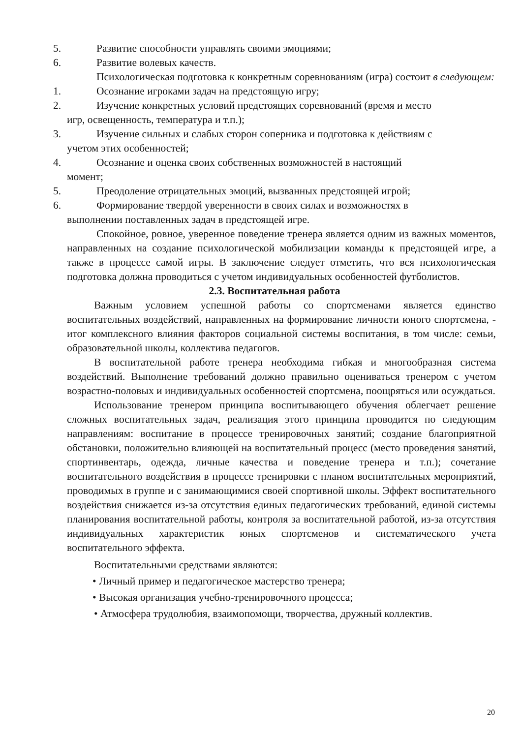5. Развитие способности управлять своими эмоциями;
6. Развитие волевых качеств.
Психологическая подготовка к конкретным соревнованиям (игра) состоит в следующем:
1. Осознание игроками задач на предстоящую игру;
2. Изучение конкретных условий предстоящих соревнований (время и место
игр, освещенность, температура и т.п.);
3. Изучение сильных и слабых сторон соперника и подготовка к действиям с
учетом этих особенностей;
4. Осознание и оценка своих собственных возможностей в настоящий
момент;
5. Преодоление отрицательных эмоций, вызванных предстоящей игрой;
6. Формирование твердой уверенности в своих силах и возможностях в
выполнении поставленных задач в предстоящей игре.
Спокойное, ровное, уверенное поведение тренера является одним из важных моментов, направленных на создание психологической мобилизации команды к предстоящей игре, а также в процессе самой игры. В заключение следует отметить, что вся психологическая подготовка должна проводиться с учетом индивидуальных особенностей футболистов.
2.3. Воспитательная работа
Важным условием успешной работы со спортсменами является единство воспитательных воздействий, направленных на формирование личности юного спортсмена, - итог комплексного влияния факторов социальной системы воспитания, в том числе: семьи, образовательной школы, коллектива педагогов.
В воспитательной работе тренера необходима гибкая и многообразная система воздействий. Выполнение требований должно правильно оцениваться тренером с учетом возрастно-половых и индивидуальных особенностей спортсмена, поощряться или осуждаться.
Использование тренером принципа воспитывающего обучения облегчает решение сложных воспитательных задач, реализация этого принципа проводится по следующим направлениям: воспитание в процессе тренировочных занятий; создание благоприятной обстановки, положительно влияющей на воспитательный процесс (место проведения занятий, спортинвентарь, одежда, личные качества и поведение тренера и т.п.); сочетание воспитательного воздействия в процессе тренировки с планом воспитательных мероприятий, проводимых в группе и с занимающимися своей спортивной школы. Эффект воспитательного воздействия снижается из-за отсутствия единых педагогических требований, единой системы планирования воспитательной работы, контроля за воспитательной работой, из-за отсутствия индивидуальных характеристик юных спортсменов и систематического учета воспитательного эффекта.
Воспитательными средствами являются:
• Личный пример и педагогическое мастерство тренера;
• Высокая организация учебно-тренировочного процесса;
• Атмосфера трудолюбия, взаимопомощи, творчества, дружный коллектив.
20